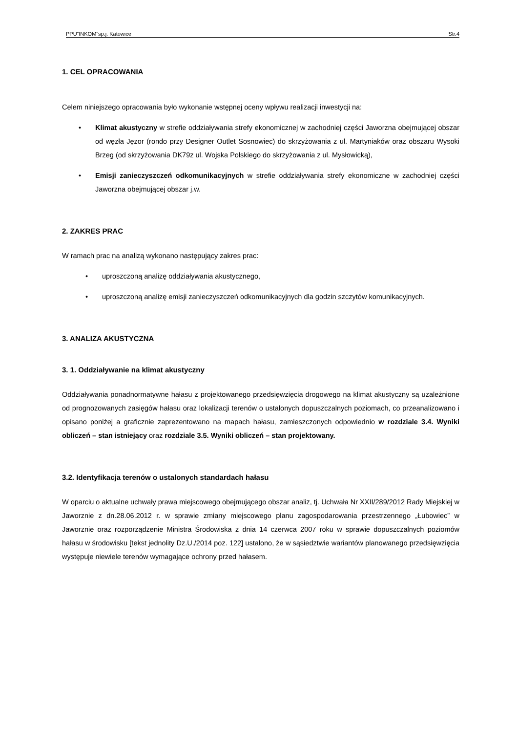PPU”INKOM”sp.j. Katowice Str.4
1. CEL OPRACOWANIA
Celem niniejszego opracowania było wykonanie wstępnej oceny wpływu realizacji inwestycji na:
• Klimat akustyczny w strefie oddziaływania strefy ekonomicznej w zachodniej części Jaworzna obejmującej obszar od węzła Jęzor (rondo przy Designer Outlet Sosnowiec) do skrzyżowania z ul. Martyniaków oraz obszaru Wysoki Brzeg (od skrzyżowania DK79z ul. Wojska Polskiego do skrzyżowania z ul. Mysłowicką),
• Emisji zanieczyszczeń odkomunikacyjnych w strefie oddziaływania strefy ekonomiczne w zachodniej części Jaworzna obejmującej obszar j.w.
2. ZAKRES PRAC
W ramach prac na analizą wykonano następujący zakres prac:
• uproszczoną analizę oddziaływania akustycznego,
• uproszczoną analizę emisji zanieczyszczeń odkomunikacyjnych dla godzin szczytów komunikacyjnych.
3. ANALIZA AKUSTYCZNA
3. 1. Oddziaływanie na klimat akustyczny
Oddziaływania ponadnormatywne hałasu z projektowanego przedsięwzięcia drogowego na klimat akustyczny są uzależnione od prognozowanych zasięgów hałasu oraz lokalizacji terenów o ustalonych dopuszczalnych poziomach, co przeanalizowano i opisano poniżej a graficznie zaprezentowano na mapach hałasu, zamieszczonych odpowiednio w rozdziale 3.4. Wyniki obliczeń – stan istniejący oraz rozdziale 3.5. Wyniki obliczeń – stan projektowany.
3.2. Identyfikacja terenów o ustalonych standardach hałasu
W oparciu o aktualne uchwały prawa miejscowego obejmującego obszar analiz, tj. Uchwała Nr XXII/289/2012 Rady Miejskiej w Jaworznie z dn.28.06.2012 r. w sprawie zmiany miejscowego planu zagospodarowania przestrzennego „Łubowiec” w Jaworznie oraz rozporządzenie Ministra Środowiska z dnia 14 czerwca 2007 roku w sprawie dopuszczalnych poziomów hałasu w środowisku [tekst jednolity Dz.U./2014 poz. 122] ustalono, że w sąsiedztwie wariantów planowanego przedsięwzięcia występuje niewiele terenów wymagające ochrony przed hałasem.